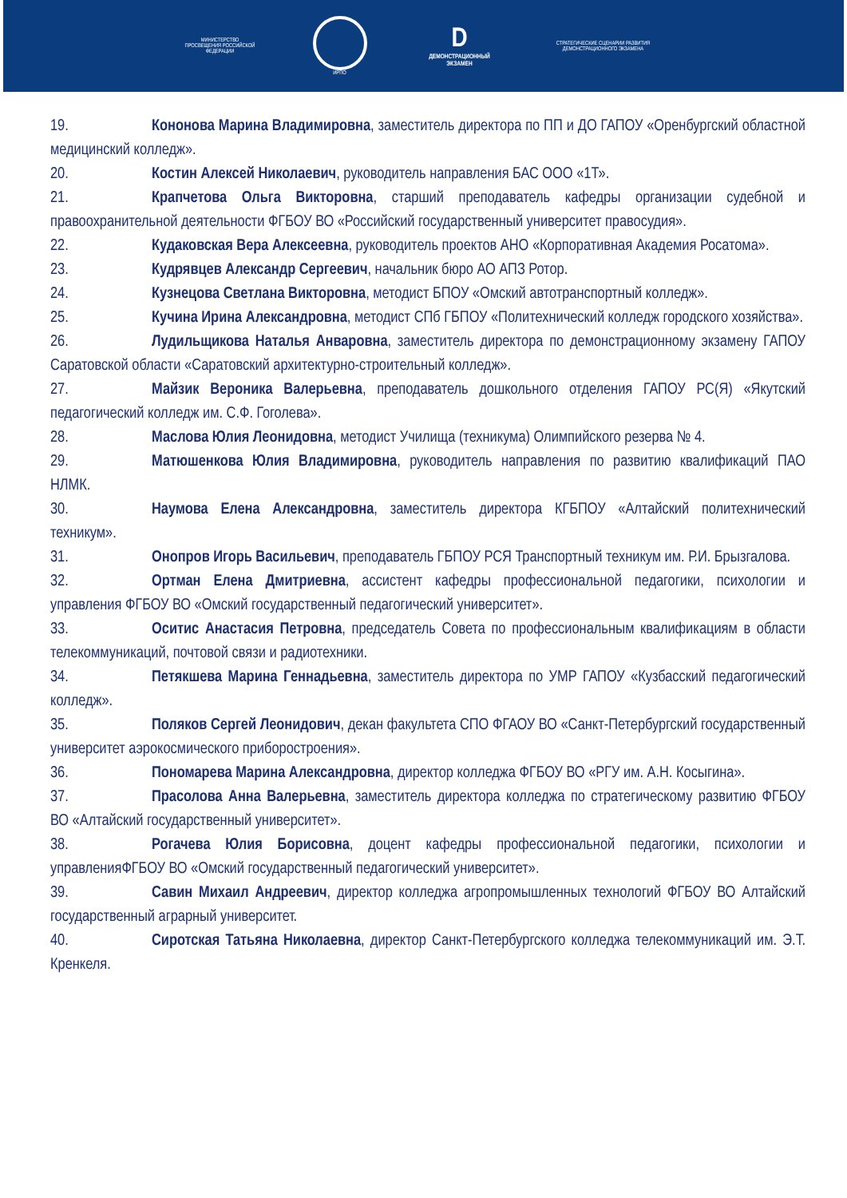МИНИСТЕРСТВО ПРОСВЕЩЕНИЯ РОССИЙСКОЙ ФЕДЕРАЦИИ
ИРПО
D
ДЕМОНСТРАЦИОННЫЙ ЭКЗАМЕН
СТРАТЕГИЧЕСКИЕ СЦЕНАРИИ РАЗВИТИЯ ДЕМОНСТРАЦИОННОГО ЭКЗАМЕНА
19. Кононова Марина Владимировна, заместитель директора по ПП и ДО ГАПОУ «Оренбургский областной медицинский колледж».
20. Костин Алексей Николаевич, руководитель направления БАС ООО «1Т».
21. Крапчетова Ольга Викторовна, старший преподаватель кафедры организации судебной и правоохранительной деятельности ФГБОУ ВО «Российский государственный университет правосудия».
22. Кудаковская Вера Алексеевна, руководитель проектов АНО «Корпоративная Академия Росатома».
23. Кудрявцев Александр Сергеевич, начальник бюро АО АПЗ Ротор.
24. Кузнецова Светлана Викторовна, методист БПОУ «Омский автотранспортный колледж».
25. Кучина Ирина Александровна, методист СПб ГБПОУ «Политехнический колледж городского хозяйства».
26. Лудильщикова Наталья Анваровна, заместитель директора по демонстрационному экзамену ГАПОУ Саратовской области «Саратовский архитектурно-строительный колледж».
27. Майзик Вероника Валерьевна, преподаватель дошкольного отделения ГАПОУ РС(Я) «Якутский педагогический колледж им. С.Ф. Гоголева».
28. Маслова Юлия Леонидовна, методист Училища (техникума) Олимпийского резерва № 4.
29. Матюшенкова Юлия Владимировна, руководитель направления по развитию квалификаций ПАО НЛМК.
30. Наумова Елена Александровна, заместитель директора КГБПОУ «Алтайский политехнический техникум».
31. Онопров Игорь Васильевич, преподаватель ГБПОУ РСЯ Транспортный техникум им. Р.И. Брызгалова.
32. Ортман Елена Дмитриевна, ассистент кафедры профессиональной педагогики, психологии и управления ФГБОУ ВО «Омский государственный педагогический университет».
33. Оситис Анастасия Петровна, председатель Совета по профессиональным квалификациям в области телекоммуникаций, почтовой связи и радиотехники.
34. Петякшева Марина Геннадьевна, заместитель директора по УМР ГАПОУ «Кузбасский педагогический колледж».
35. Поляков Сергей Леонидович, декан факультета СПО ФГАОУ ВО «Санкт-Петербургский государственный университет аэрокосмического приборостроения».
36. Пономарева Марина Александровна, директор колледжа ФГБОУ ВО «РГУ им. А.Н. Косыгина».
37. Прасолова Анна Валерьевна, заместитель директора колледжа по стратегическому развитию ФГБОУ ВО «Алтайский государственный университет».
38. Рогачева Юлия Борисовна, доцент кафедры профессиональной педагогики, психологии и управленияФГБОУ ВО «Омский государственный педагогический университет».
39. Савин Михаил Андреевич, директор колледжа агропромышленных технологий ФГБОУ ВО Алтайский государственный аграрный университет.
40. Сиротская Татьяна Николаевна, директор Санкт-Петербургского колледжа телекоммуникаций им. Э.Т. Кренкеля.